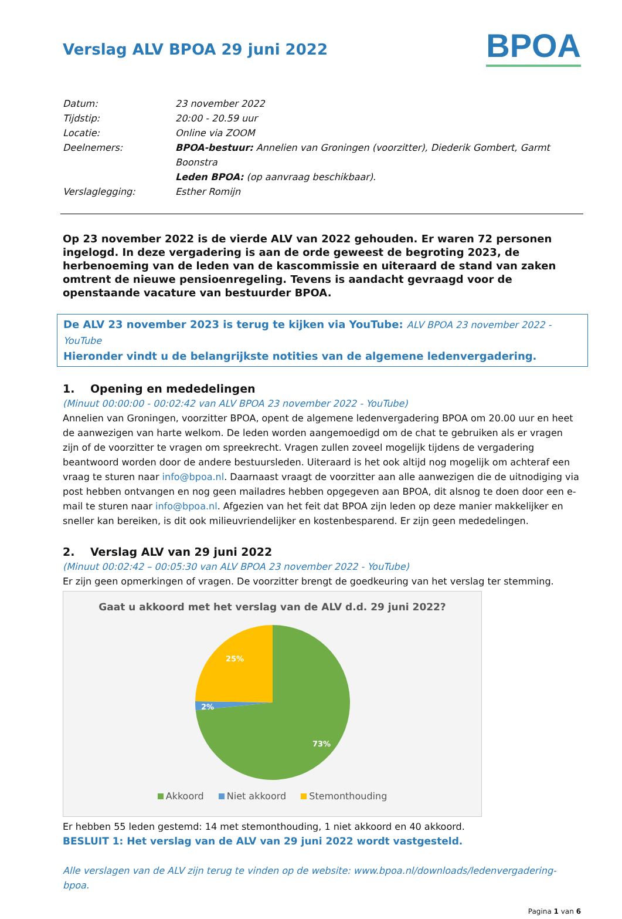Verslag ALV BPOA 29 juni 2022
BPOA
Datum: 23 november 2022
Tijdstip: 20:00 - 20.59 uur
Locatie: Online via ZOOM
Deelnemers: BPOA-bestuur: Annelien van Groningen (voorzitter), Diederik Gombert, Garmt Boonstra
Leden BPOA: (op aanvraag beschikbaar).
Verslaglegging: Esther Romijn
Op 23 november 2022 is de vierde ALV van 2022 gehouden. Er waren 72 personen ingelogd. In deze vergadering is aan de orde geweest de begroting 2023, de herbenoeming van de leden van de kascommissie en uiteraard de stand van zaken omtrent de nieuwe pensioenregeling. Tevens is aandacht gevraagd voor de openstaande vacature van bestuurder BPOA.
De ALV 23 november 2023 is terug te kijken via YouTube: ALV BPOA 23 november 2022 - YouTube
Hieronder vindt u de belangrijkste notities van de algemene ledenvergadering.
1. Opening en mededelingen
(Minuut 00:00:00 - 00:02:42 van ALV BPOA 23 november 2022 - YouTube)
Annelien van Groningen, voorzitter BPOA, opent de algemene ledenvergadering BPOA om 20.00 uur en heet de aanwezigen van harte welkom. De leden worden aangemoedigd om de chat te gebruiken als er vragen zijn of de voorzitter te vragen om spreekrecht. Vragen zullen zoveel mogelijk tijdens de vergadering beantwoord worden door de andere bestuursleden. Uiteraard is het ook altijd nog mogelijk om achteraf een vraag te sturen naar info@bpoa.nl. Daarnaast vraagt de voorzitter aan alle aanwezigen die de uitnodiging via post hebben ontvangen en nog geen mailadres hebben opgegeven aan BPOA, dit alsnog te doen door een e-mail te sturen naar info@bpoa.nl. Afgezien van het feit dat BPOA zijn leden op deze manier makkelijker en sneller kan bereiken, is dit ook milieuvriendelijker en kostenbesparend. Er zijn geen mededelingen.
2. Verslag ALV van 29 juni 2022
(Minuut 00:02:42 – 00:05:30 van ALV BPOA 23 november 2022 - YouTube)
Er zijn geen opmerkingen of vragen. De voorzitter brengt de goedkeuring van het verslag ter stemming.
Gaat u akkoord met het verslag van de ALV d.d. 29 juni 2022?
25%
2%
73%
Akkoord Niet akkoord Stemonthouding
Er hebben 55 leden gestemd: 14 met stemonthouding, 1 niet akkoord en 40 akkoord.
BESLUIT 1: Het verslag van de ALV van 29 juni 2022 wordt vastgesteld.
Alle verslagen van de ALV zijn terug te vinden op de website: www.bpoa.nl/downloads/ledenvergadering-bpoa.
Pagina 1 van 6